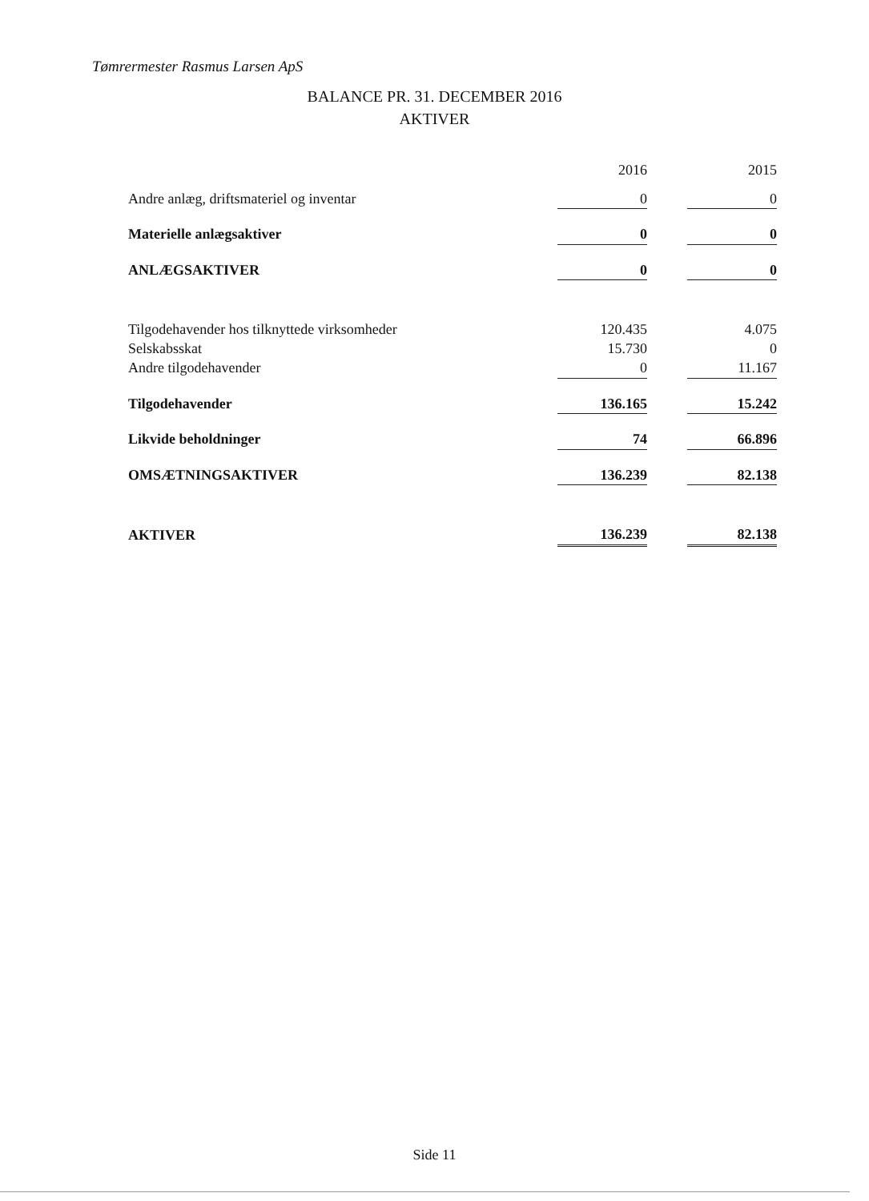Tømrermester Rasmus Larsen ApS
BALANCE PR. 31. DECEMBER 2016
AKTIVER
| | 2016 | | 2015 |
| --- | --- | --- | --- |
| Andre anlæg, driftsmateriel og inventar | 0 | | 0 |
| Materielle anlægsaktiver | 0 | | 0 |
| ANLÆGSAKTIVER | 0 | | 0 |
| Tilgodehavender hos tilknyttede virksomheder | 120.435 | | 4.075 |
| Selskabsskat | 15.730 | | 0 |
| Andre tilgodehavender | 0 | | 11.167 |
| Tilgodehavender | 136.165 | | 15.242 |
| Likvide beholdninger | 74 | | 66.896 |
| OMSÆTNINGSAKTIVER | 136.239 | | 82.138 |
| AKTIVER | 136.239 | | 82.138 |
Side 11